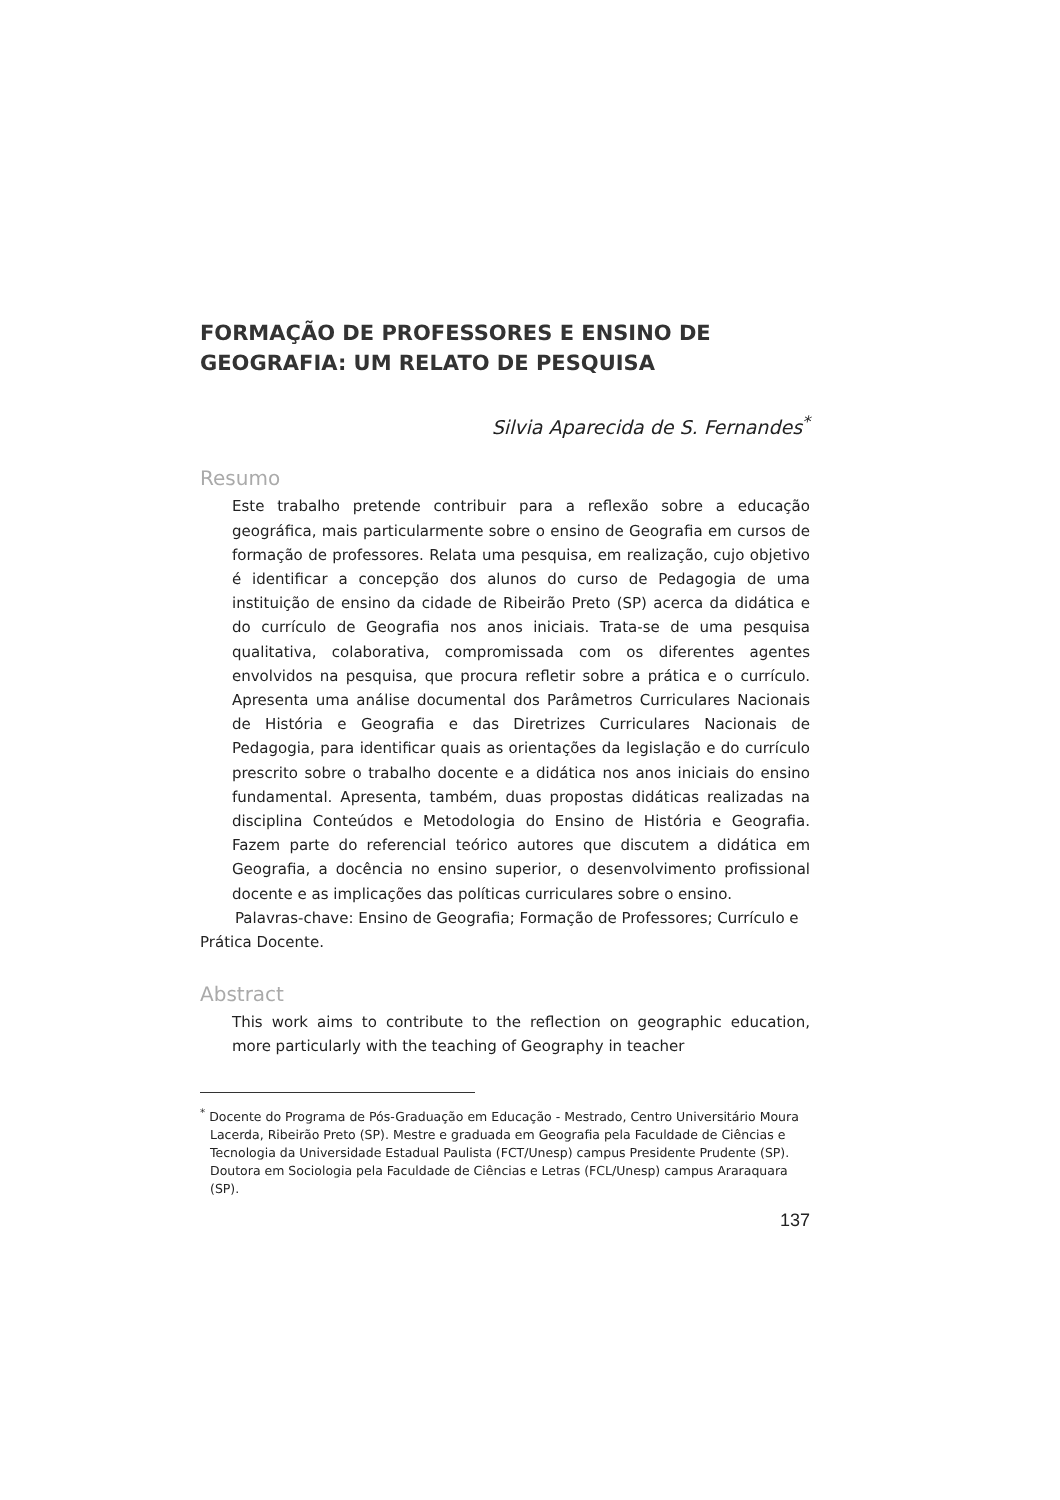FORMAÇÃO DE PROFESSORES E ENSINO DE GEOGRAFIA: UM RELATO DE PESQUISA
Silvia Aparecida de S. Fernandes<sup>*</sup>
Resumo
Este trabalho pretende contribuir para a reflexão sobre a educação geográfica, mais particularmente sobre o ensino de Geografia em cursos de formação de professores. Relata uma pesquisa, em realização, cujo objetivo é identificar a concepção dos alunos do curso de Pedagogia de uma instituição de ensino da cidade de Ribeirão Preto (SP) acerca da didática e do currículo de Geografia nos anos iniciais. Trata-se de uma pesquisa qualitativa, colaborativa, compromissada com os diferentes agentes envolvidos na pesquisa, que procura refletir sobre a prática e o currículo. Apresenta uma análise documental dos Parâmetros Curriculares Nacionais de História e Geografia e das Diretrizes Curriculares Nacionais de Pedagogia, para identificar quais as orientações da legislação e do currículo prescrito sobre o trabalho docente e a didática nos anos iniciais do ensino fundamental. Apresenta, também, duas propostas didáticas realizadas na disciplina Conteúdos e Metodologia do Ensino de História e Geografia. Fazem parte do referencial teórico autores que discutem a didática em Geografia, a docência no ensino superior, o desenvolvimento profissional docente e as implicações das políticas curriculares sobre o ensino.
Palavras-chave: Ensino de Geografia; Formação de Professores; Currículo e Prática Docente.
Abstract
This work aims to contribute to the reflection on geographic education, more particularly with the teaching of Geography in teacher
<sup>*</sup> Docente do Programa de Pós-Graduação em Educação - Mestrado, Centro Universitário Moura Lacerda, Ribeirão Preto (SP). Mestre e graduada em Geografia pela Faculdade de Ciências e Tecnologia da Universidade Estadual Paulista (FCT/Unesp) campus Presidente Prudente (SP). Doutora em Sociologia pela Faculdade de Ciências e Letras (FCL/Unesp) campus Araraquara (SP).
137